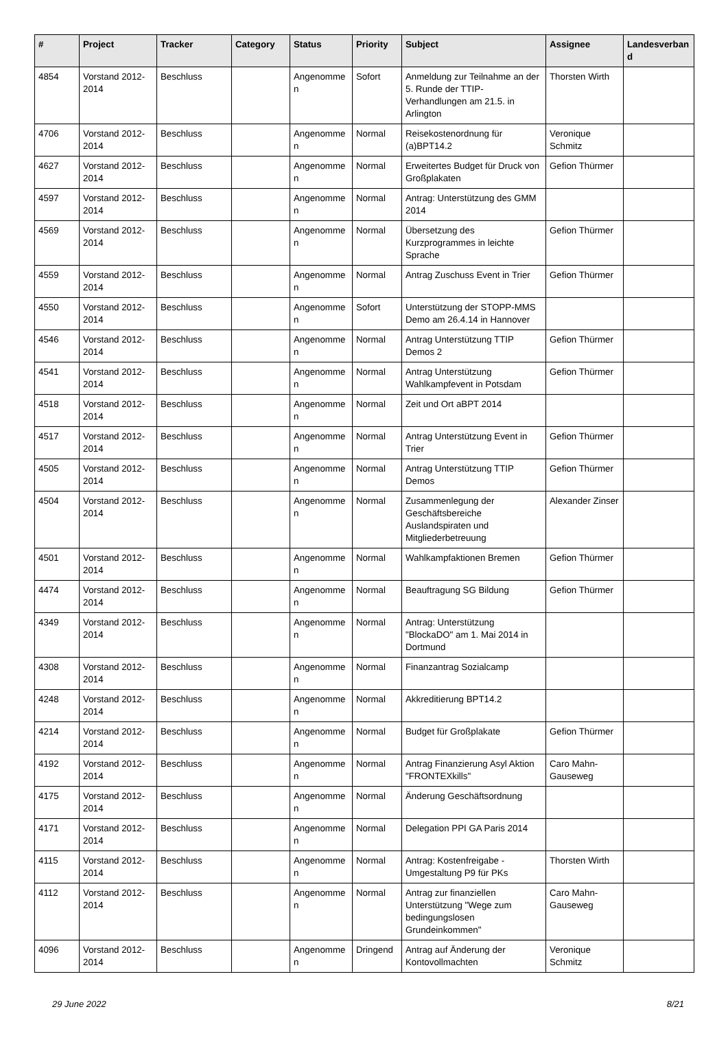| # | Project | Tracker | Category | Status | Priority | Subject | Assignee | Landesverband |
| --- | --- | --- | --- | --- | --- | --- | --- | --- |
| 4854 | Vorstand 2012-2014 | Beschluss | | Angenommen | Sofort | Anmeldung zur Teilnahme an der 5. Runde der TTIP-Verhandlungen am 21.5. in Arlington | Thorsten Wirth | |
| 4706 | Vorstand 2012-2014 | Beschluss | | Angenommen | Normal | Reisekostenordnung für (a)BPT14.2 | Veronique Schmitz | |
| 4627 | Vorstand 2012-2014 | Beschluss | | Angenommen | Normal | Erweitertes Budget für Druck von Großplakaten | Gefion Thürmer | |
| 4597 | Vorstand 2012-2014 | Beschluss | | Angenommen | Normal | Antrag: Unterstützung des GMM 2014 | | |
| 4569 | Vorstand 2012-2014 | Beschluss | | Angenommen | Normal | Übersetzung des Kurzprogrammes in leichte Sprache | Gefion Thürmer | |
| 4559 | Vorstand 2012-2014 | Beschluss | | Angenommen | Normal | Antrag Zuschuss Event in Trier | Gefion Thürmer | |
| 4550 | Vorstand 2012-2014 | Beschluss | | Angenommen | Sofort | Unterstützung der STOPP-MMS Demo am 26.4.14 in Hannover | | |
| 4546 | Vorstand 2012-2014 | Beschluss | | Angenommen | Normal | Antrag Unterstützung TTIP Demos 2 | Gefion Thürmer | |
| 4541 | Vorstand 2012-2014 | Beschluss | | Angenommen | Normal | Antrag Unterstützung Wahlkampfevent in Potsdam | Gefion Thürmer | |
| 4518 | Vorstand 2012-2014 | Beschluss | | Angenommen | Normal | Zeit und Ort aBPT 2014 | | |
| 4517 | Vorstand 2012-2014 | Beschluss | | Angenommen | Normal | Antrag Unterstützung Event in Trier | Gefion Thürmer | |
| 4505 | Vorstand 2012-2014 | Beschluss | | Angenommen | Normal | Antrag Unterstützung TTIP Demos | Gefion Thürmer | |
| 4504 | Vorstand 2012-2014 | Beschluss | | Angenommen | Normal | Zusammenlegung der Geschäftsbereiche Auslandspiraten und Mitgliederbetreuung | Alexander Zinser | |
| 4501 | Vorstand 2012-2014 | Beschluss | | Angenommen | Normal | Wahlkampfaktionen Bremen | Gefion Thürmer | |
| 4474 | Vorstand 2012-2014 | Beschluss | | Angenommen | Normal | Beauftragung SG Bildung | Gefion Thürmer | |
| 4349 | Vorstand 2012-2014 | Beschluss | | Angenommen | Normal | Antrag: Unterstützung "BlockaDO" am 1. Mai 2014 in Dortmund | | |
| 4308 | Vorstand 2012-2014 | Beschluss | | Angenommen | Normal | Finanzantrag Sozialcamp | | |
| 4248 | Vorstand 2012-2014 | Beschluss | | Angenommen | Normal | Akkreditierung BPT14.2 | | |
| 4214 | Vorstand 2012-2014 | Beschluss | | Angenommen | Normal | Budget für Großplakate | Gefion Thürmer | |
| 4192 | Vorstand 2012-2014 | Beschluss | | Angenommen | Normal | Antrag Finanzierung Asyl Aktion "FRONTEXkills" | Caro Mahn-Gauseweg | |
| 4175 | Vorstand 2012-2014 | Beschluss | | Angenommen | Normal | Änderung Geschäftsordnung | | |
| 4171 | Vorstand 2012-2014 | Beschluss | | Angenommen | Normal | Delegation PPI GA Paris 2014 | | |
| 4115 | Vorstand 2012-2014 | Beschluss | | Angenommen | Normal | Antrag: Kostenfreigabe - Umgestaltung P9 für PKs | Thorsten Wirth | |
| 4112 | Vorstand 2012-2014 | Beschluss | | Angenommen | Normal | Antrag zur finanziellen Unterstützung "Wege zum bedingungslosen Grundeinkommen" | Caro Mahn-Gauseweg | |
| 4096 | Vorstand 2012-2014 | Beschluss | | Angenommen | Dringend | Antrag auf Änderung der Kontovollmachten | Veronique Schmitz | |
29 June 2022 8/21